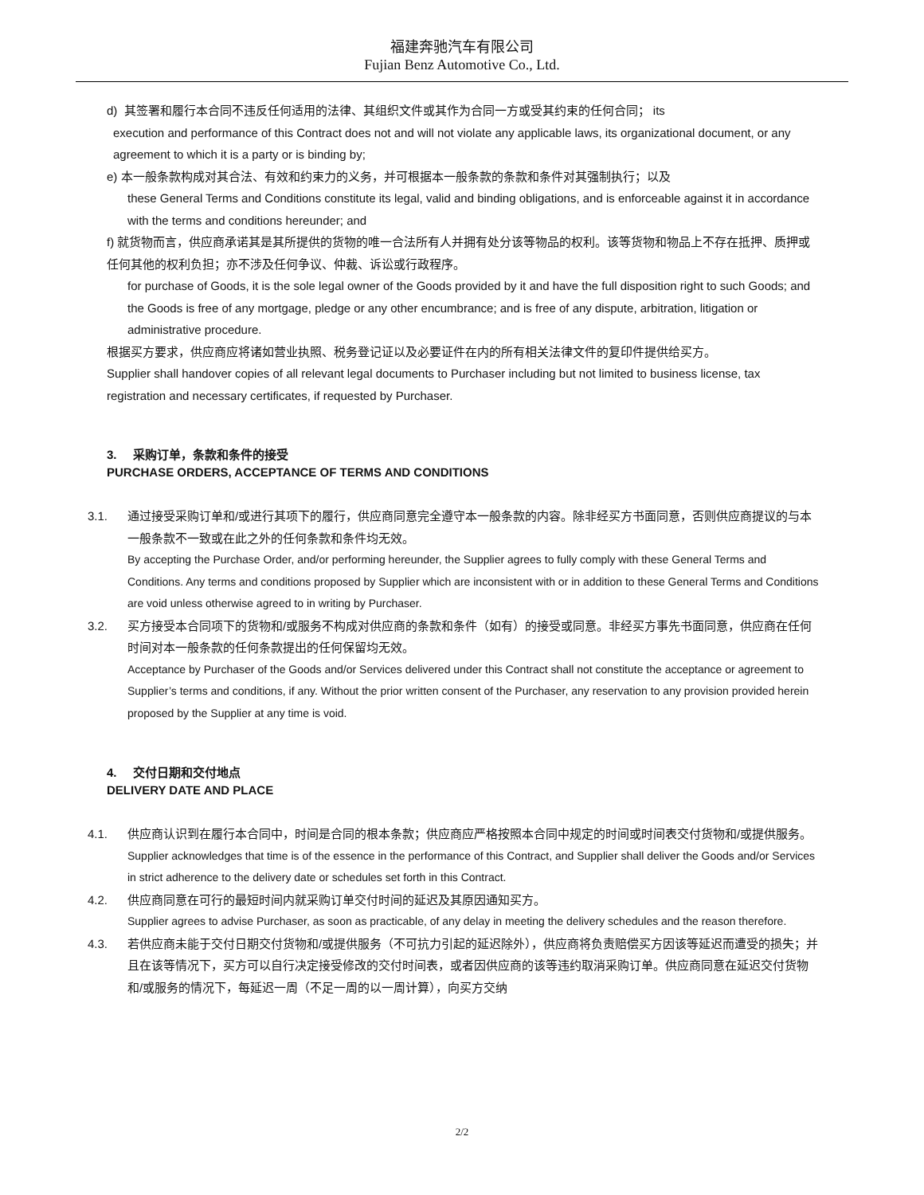福建奔驰汽车有限公司
Fujian Benz Automotive Co., Ltd.
d) 其签署和履行本合同不违反任何适用的法律、其组织文件或其作为合同一方或受其约束的任何合同； its
execution and performance of this Contract does not and will not violate any applicable laws, its organizational document, or any agreement to which it is a party or is binding by;
e) 本一般条款构成对其合法、有效和约束力的义务，并可根据本一般条款的条款和条件对其强制执行；以及
these General Terms and Conditions constitute its legal, valid and binding obligations, and is enforceable against it in accordance with the terms and conditions hereunder; and
f) 就货物而言，供应商承诺其是其所提供的货物的唯一合法所有人并拥有处分该等物品的权利。该等货物和物品上不存在抵押、质押或任何其他的权利负担；亦不涉及任何争议、仲裁、诉讼或行政程序。
for purchase of Goods, it is the sole legal owner of the Goods provided by it and have the full disposition right to such Goods; and the Goods is free of any mortgage, pledge or any other encumbrance; and is free of any dispute, arbitration, litigation or administrative procedure.
根据买方要求，供应商应将诸如营业执照、税务登记证以及必要证件在内的所有相关法律文件的复印件提供给买方。
Supplier shall handover copies of all relevant legal documents to Purchaser including but not limited to business license, tax registration and necessary certificates, if requested by Purchaser.
3. 采购订单，条款和条件的接受
PURCHASE ORDERS, ACCEPTANCE OF TERMS AND CONDITIONS
3.1. 通过接受采购订单和/或进行其项下的履行，供应商同意完全遵守本一般条款的内容。除非经买方书面同意，否则供应商提议的与本一般条款不一致或在此之外的任何条款和条件均无效。
By accepting the Purchase Order, and/or performing hereunder, the Supplier agrees to fully comply with these General Terms and Conditions. Any terms and conditions proposed by Supplier which are inconsistent with or in addition to these General Terms and Conditions are void unless otherwise agreed to in writing by Purchaser.
3.2. 买方接受本合同项下的货物和/或服务不构成对供应商的条款和条件（如有）的接受或同意。非经买方事先书面同意，供应商在任何时间对本一般条款的任何条款提出的任何保留均无效。
Acceptance by Purchaser of the Goods and/or Services delivered under this Contract shall not constitute the acceptance or agreement to Supplier’s terms and conditions, if any. Without the prior written consent of the Purchaser, any reservation to any provision provided herein proposed by the Supplier at any time is void.
4. 交付日期和交付地点
DELIVERY DATE AND PLACE
4.1. 供应商认识到在履行本合同中，时间是合同的根本条款；供应商应严格按照本合同中规定的时间或时间表交付货物和/或提供服务。
Supplier acknowledges that time is of the essence in the performance of this Contract, and Supplier shall deliver the Goods and/or Services in strict adherence to the delivery date or schedules set forth in this Contract.
4.2. 供应商同意在可行的最短时间内就采购订单交付时间的延迟及其原因通知买方。
Supplier agrees to advise Purchaser, as soon as practicable, of any delay in meeting the delivery schedules and the reason therefore.
4.3. 若供应商未能于交付日期交付货物和/或提供服务（不可抗力引起的延迟除外），供应商将负责赔偿买方因该等延迟而遭受的损失；并且在该等情况下，买方可以自行决定接受修改的交付时间表，或者因供应商的该等违约取消采购订单。供应商同意在延迟交付货物和/或服务的情况下，每延迟一周（不足一周的以一周计算），向买方交纳
2/2